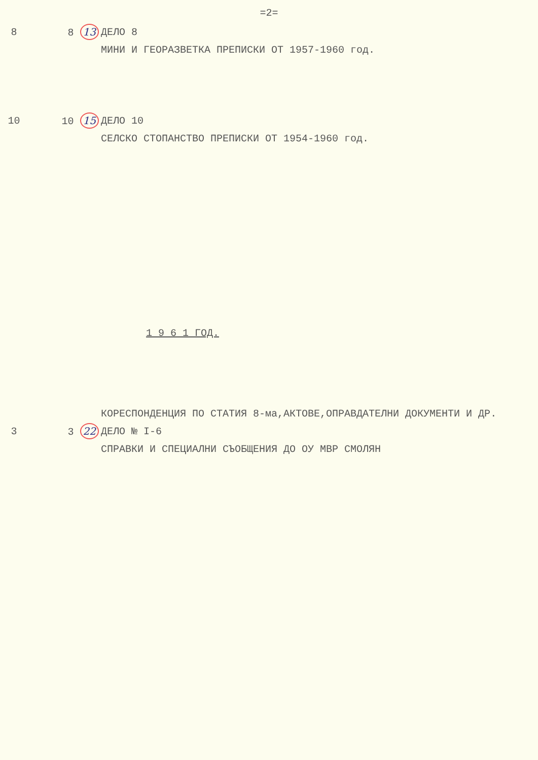=2=
8 8 13 ДЕЛО 8
МИНИ И ГЕОРАЗВЕТКА ПРЕПИСКИ ОТ 1957-1960 год.
10 10 15 ДЕЛО 10
СЕЛСКО СТОПАНСТВО ПРЕПИСКИ ОТ 1954-1960 год.
1 9 6 1 ГОД.
КОРЕСПОНДЕНЦИЯ ПО СТАТИЯ 8-ма,АКТОВЕ,ОПРАВДАТЕЛНИ ДОКУМЕНТИ И ДР.
3 3 22 ДЕЛО № I-6
СПРАВКИ И СПЕЦИАЛНИ СЪОБЩЕНИЯ ДО ОУ МВР СМОЛЯН